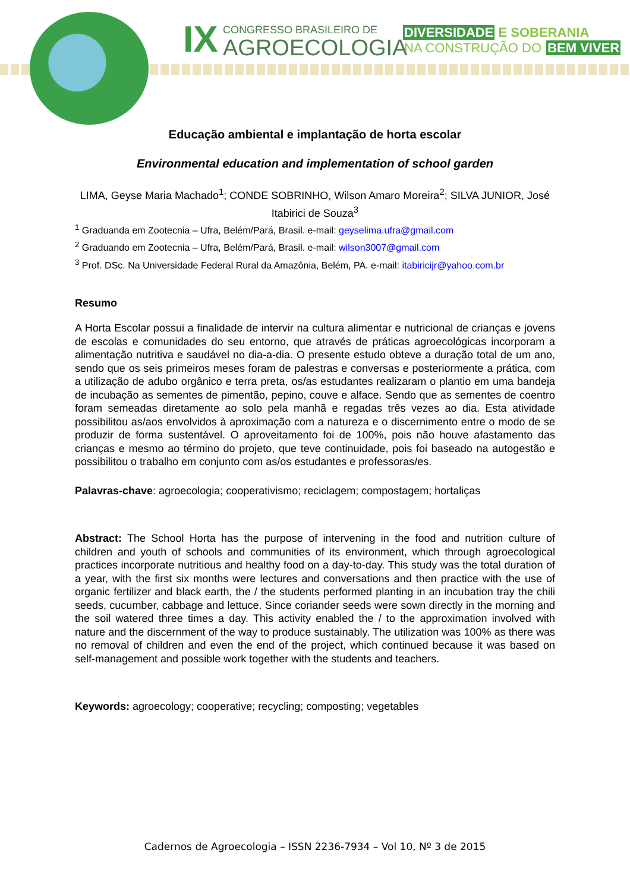IX
CONGRESSO BRASILEIRO DE
AGROECOLOGIA
DIVERSIDADE E SOBERANIA
NA CONSTRUÇÃO DO BEM VIVER
Educação ambiental e implantação de horta escolar
Environmental education and implementation of school garden
LIMA, Geyse Maria Machado<sup>1</sup>; CONDE SOBRINHO, Wilson Amaro Moreira<sup>2</sup>; SILVA JUNIOR, José Itabirici de Souza<sup>3</sup>
<sup>1</sup> Graduanda em Zootecnia – Ufra, Belém/Pará, Brasil. e-mail: geyselima.ufra@gmail.com
<sup>2</sup> Graduando em Zootecnia – Ufra, Belém/Pará, Brasil. e-mail: wilson3007@gmail.com
<sup>3</sup> Prof. DSc. Na Universidade Federal Rural da Amazônia, Belém, PA. e-mail: itabiricijr@yahoo.com.br
Resumo
A Horta Escolar possui a finalidade de intervir na cultura alimentar e nutricional de crianças e jovens de escolas e comunidades do seu entorno, que através de práticas agroecológicas incorporam a alimentação nutritiva e saudável no dia-a-dia. O presente estudo obteve a duração total de um ano, sendo que os seis primeiros meses foram de palestras e conversas e posteriormente a prática, com a utilização de adubo orgânico e terra preta, os/as estudantes realizaram o plantio em uma bandeja de incubação as sementes de pimentão, pepino, couve e alface. Sendo que as sementes de coentro foram semeadas diretamente ao solo pela manhã e regadas três vezes ao dia. Esta atividade possibilitou as/aos envolvidos à aproximação com a natureza e o discernimento entre o modo de se produzir de forma sustentável. O aproveitamento foi de 100%, pois não houve afastamento das crianças e mesmo ao término do projeto, que teve continuidade, pois foi baseado na autogestão e possibilitou o trabalho em conjunto com as/os estudantes e professoras/es.
Palavras-chave: agroecologia; cooperativismo; reciclagem; compostagem; hortaliças
Abstract: The School Horta has the purpose of intervening in the food and nutrition culture of children and youth of schools and communities of its environment, which through agroecological practices incorporate nutritious and healthy food on a day-to-day. This study was the total duration of a year, with the first six months were lectures and conversations and then practice with the use of organic fertilizer and black earth, the / the students performed planting in an incubation tray the chili seeds, cucumber, cabbage and lettuce. Since coriander seeds were sown directly in the morning and the soil watered three times a day. This activity enabled the / to the approximation involved with nature and the discernment of the way to produce sustainably. The utilization was 100% as there was no removal of children and even the end of the project, which continued because it was based on self-management and possible work together with the students and teachers.
Keywords: agroecology; cooperative; recycling; composting; vegetables
Cadernos de Agroecologia – ISSN 2236-7934 – Vol 10, Nº 3 de 2015